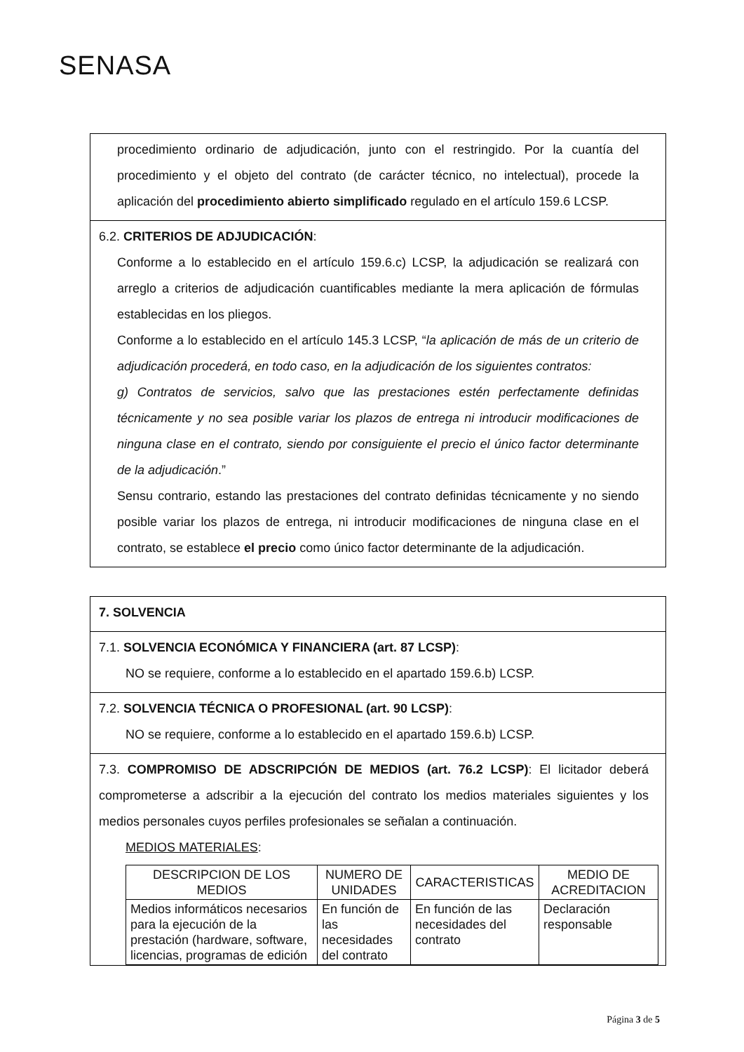SENASA
procedimiento ordinario de adjudicación, junto con el restringido. Por la cuantía del procedimiento y el objeto del contrato (de carácter técnico, no intelectual), procede la aplicación del procedimiento abierto simplificado regulado en el artículo 159.6 LCSP.
6.2. CRITERIOS DE ADJUDICACIÓN:
Conforme a lo establecido en el artículo 159.6.c) LCSP, la adjudicación se realizará con arreglo a criterios de adjudicación cuantificables mediante la mera aplicación de fórmulas establecidas en los pliegos.
Conforme a lo establecido en el artículo 145.3 LCSP, “la aplicación de más de un criterio de adjudicación procederá, en todo caso, en la adjudicación de los siguientes contratos:
g) Contratos de servicios, salvo que las prestaciones estén perfectamente definidas técnicamente y no sea posible variar los plazos de entrega ni introducir modificaciones de ninguna clase en el contrato, siendo por consiguiente el precio el único factor determinante de la adjudicación.”
Sensu contrario, estando las prestaciones del contrato definidas técnicamente y no siendo posible variar los plazos de entrega, ni introducir modificaciones de ninguna clase en el contrato, se establece el precio como único factor determinante de la adjudicación.
7. SOLVENCIA
7.1. SOLVENCIA ECONÓMICA Y FINANCIERA (art. 87 LCSP):
NO se requiere, conforme a lo establecido en el apartado 159.6.b) LCSP.
7.2. SOLVENCIA TÉCNICA O PROFESIONAL (art. 90 LCSP):
NO se requiere, conforme a lo establecido en el apartado 159.6.b) LCSP.
7.3. COMPROMISO DE ADSCRIPCIÓN DE MEDIOS (art. 76.2 LCSP): El licitador deberá comprometerse a adscribir a la ejecución del contrato los medios materiales siguientes y los medios personales cuyos perfiles profesionales se señalan a continuación.
MEDIOS MATERIALES:
| DESCRIPCION DE LOS MEDIOS | NUMERO DE UNIDADES | CARACTERISTICAS | MEDIO DE ACREDITACION |
| --- | --- | --- | --- |
| Medios informáticos necesarios para la ejecución de la prestación (hardware, software, licencias, programas de edición | En función de las necesidades del contrato | En función de las necesidades del contrato | Declaración responsable |
Página 3 de 5